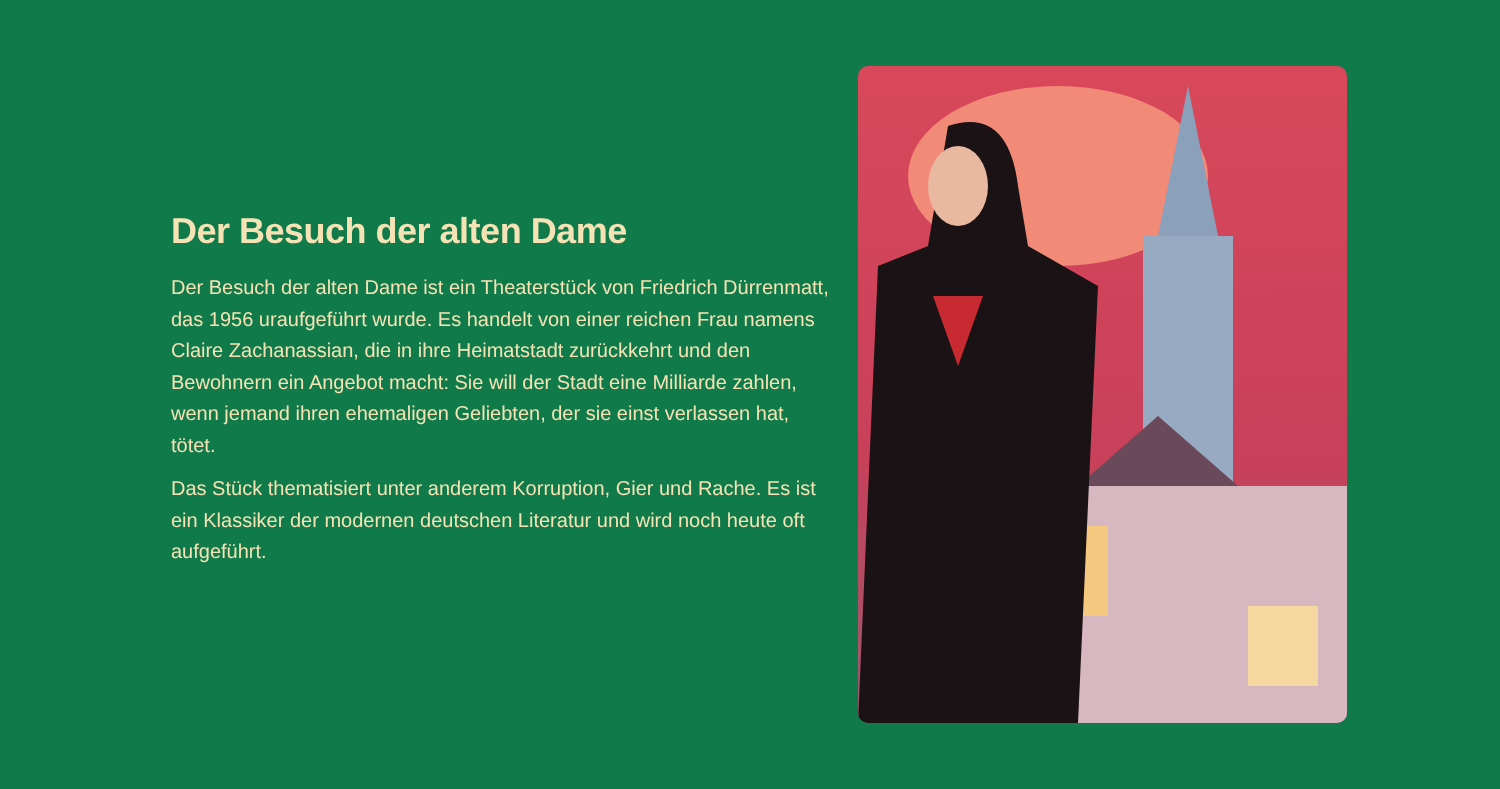Der Besuch der alten Dame
Der Besuch der alten Dame ist ein Theaterstück von Friedrich Dürrenmatt, das 1956 uraufgeführt wurde. Es handelt von einer reichen Frau namens Claire Zachanassian, die in ihre Heimatstadt zurückkehrt und den Bewohnern ein Angebot macht: Sie will der Stadt eine Milliarde zahlen, wenn jemand ihren ehemaligen Geliebten, der sie einst verlassen hat, tötet.
Das Stück thematisiert unter anderem Korruption, Gier und Rache. Es ist ein Klassiker der modernen deutschen Literatur und wird noch heute oft aufgeführt.